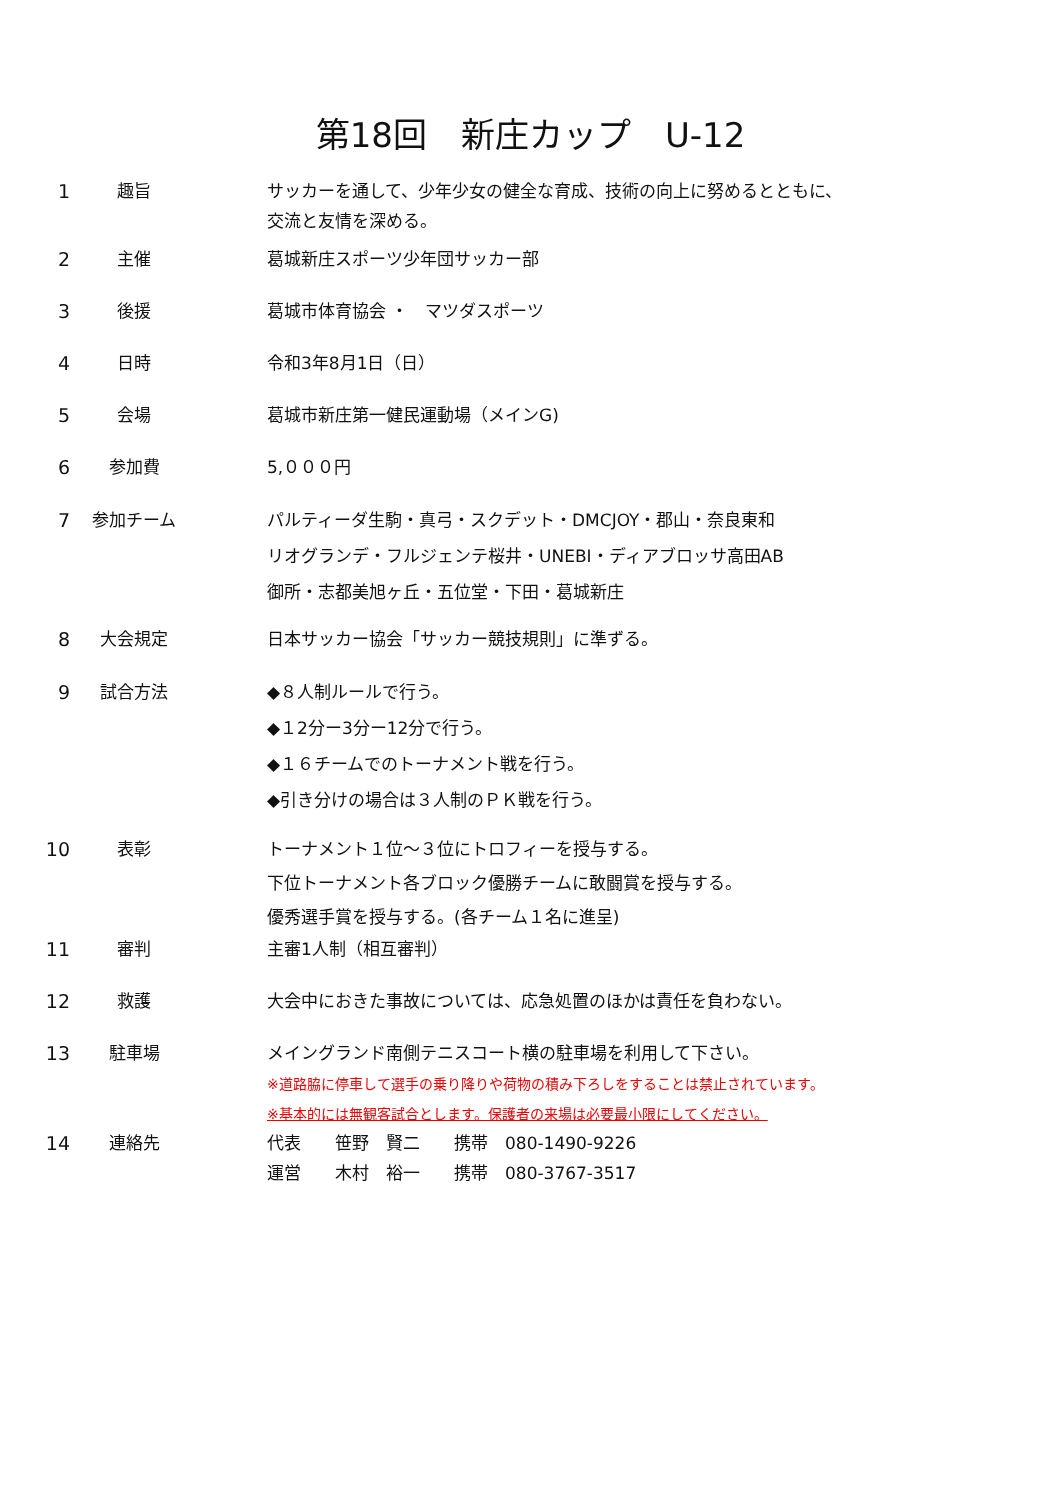第18回　新庄カップ　U-12
1 趣旨 サッカーを通して、少年少女の健全な育成、技術の向上に努めるとともに、
交流と友情を深める。
2 主催 葛城新庄スポーツ少年団サッカー部
3 後援 葛城市体育協会 ・　マツダスポーツ
4 日時 令和3年8月1日（日）
5 会場 葛城市新庄第一健民運動場（メインG)
6 参加費 5,０００円
7 参加チーム パルティーダ生駒・真弓・スクデット・DMCJOY・郡山・奈良東和
リオグランデ・フルジェンテ桜井・UNEBI・ディアブロッサ高田AB
御所・志都美旭ヶ丘・五位堂・下田・葛城新庄
8 大会規定 日本サッカー協会「サッカー競技規則」に準ずる。
9 試合方法 ◆８人制ルールで行う。
◆１2分ー3分ー12分で行う。
◆１６チームでのトーナメント戦を行う。
◆引き分けの場合は３人制のＰＫ戦を行う。
10 表彰 トーナメント１位～３位にトロフィーを授与する。
下位トーナメント各ブロック優勝チームに敢闘賞を授与する。
優秀選手賞を授与する。(各チーム１名に進呈)
11 審判 主審1人制（相互審判）
12 救護 大会中におきた事故については、応急処置のほかは責任を負わない。
13 駐車場 メイングランド南側テニスコート横の駐車場を利用して下さい。
※道路脇に停車して選手の乗り降りや荷物の積み下ろしをすることは禁止されています。
※基本的には無観客試合とします。保護者の来場は必要最小限にしてください。
14 連絡先 代表　　笹野　賢二　　携帯　080-1490-9226
運営　　木村　裕一　　携帯　080-3767-3517